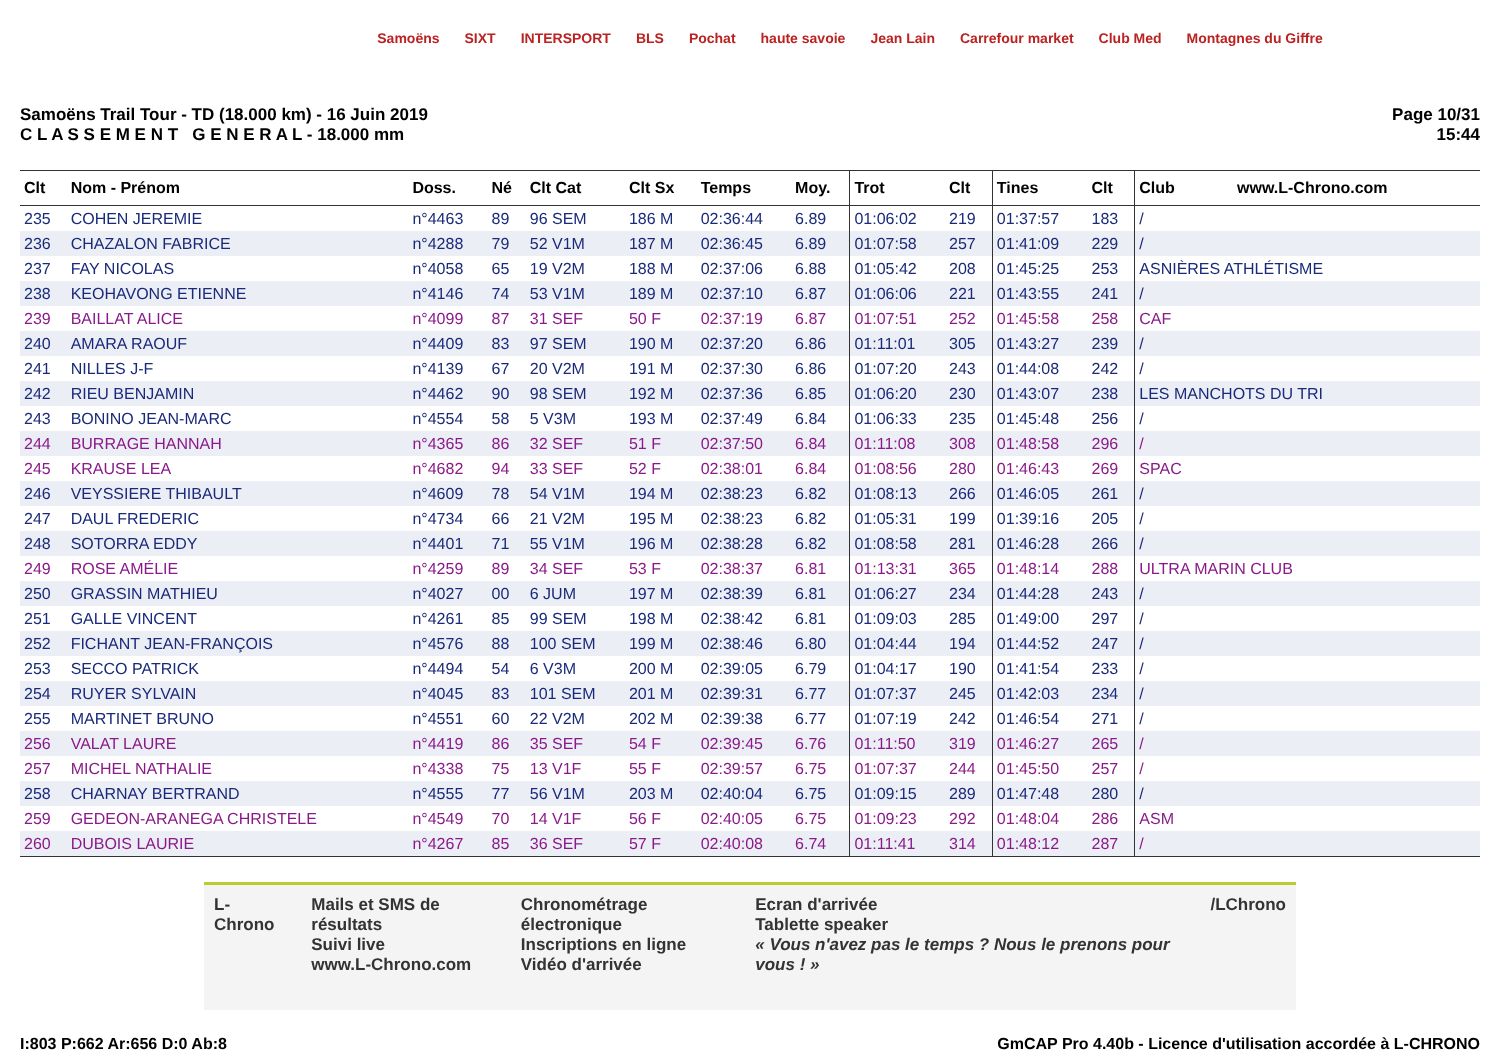Samoëns SIXT INTERSPORT BLS Pochat haute savoie Jean Lain Carrefour market Club Med Montagnes du Giffre
Samoëns Trail Tour - TD (18.000 km) - 16 Juin 2019
C L A S S E M E N T G E N E R A L - 18.000 mm
Page 10/31
15:44
| Clt | Nom - Prénom | Doss. | Né | Clt Cat | Clt Sx | Temps | Moy. | Trot | Clt | Tines | Clt | Club www.L-Chrono.com |
| --- | --- | --- | --- | --- | --- | --- | --- | --- | --- | --- | --- | --- |
| 235 | COHEN JEREMIE | n°4463 | 89 | 96 SEM | 186 M | 02:36:44 | 6.89 | 01:06:02 | 219 | 01:37:57 | 183 | / |
| 236 | CHAZALON FABRICE | n°4288 | 79 | 52 V1M | 187 M | 02:36:45 | 6.89 | 01:07:58 | 257 | 01:41:09 | 229 | / |
| 237 | FAY NICOLAS | n°4058 | 65 | 19 V2M | 188 M | 02:37:06 | 6.88 | 01:05:42 | 208 | 01:45:25 | 253 | ASNIÈRES ATHLÉTISME |
| 238 | KEOHAVONG ETIENNE | n°4146 | 74 | 53 V1M | 189 M | 02:37:10 | 6.87 | 01:06:06 | 221 | 01:43:55 | 241 | / |
| 239 | BAILLAT ALICE | n°4099 | 87 | 31 SEF | 50 F | 02:37:19 | 6.87 | 01:07:51 | 252 | 01:45:58 | 258 | CAF |
| 240 | AMARA RAOUF | n°4409 | 83 | 97 SEM | 190 M | 02:37:20 | 6.86 | 01:11:01 | 305 | 01:43:27 | 239 | / |
| 241 | NILLES J-F | n°4139 | 67 | 20 V2M | 191 M | 02:37:30 | 6.86 | 01:07:20 | 243 | 01:44:08 | 242 | / |
| 242 | RIEU BENJAMIN | n°4462 | 90 | 98 SEM | 192 M | 02:37:36 | 6.85 | 01:06:20 | 230 | 01:43:07 | 238 | LES MANCHOTS DU TRI |
| 243 | BONINO JEAN-MARC | n°4554 | 58 | 5 V3M | 193 M | 02:37:49 | 6.84 | 01:06:33 | 235 | 01:45:48 | 256 | / |
| 244 | BURRAGE HANNAH | n°4365 | 86 | 32 SEF | 51 F | 02:37:50 | 6.84 | 01:11:08 | 308 | 01:48:58 | 296 | / |
| 245 | KRAUSE LEA | n°4682 | 94 | 33 SEF | 52 F | 02:38:01 | 6.84 | 01:08:56 | 280 | 01:46:43 | 269 | SPAC |
| 246 | VEYSSIERE THIBAULT | n°4609 | 78 | 54 V1M | 194 M | 02:38:23 | 6.82 | 01:08:13 | 266 | 01:46:05 | 261 | / |
| 247 | DAUL FREDERIC | n°4734 | 66 | 21 V2M | 195 M | 02:38:23 | 6.82 | 01:05:31 | 199 | 01:39:16 | 205 | / |
| 248 | SOTORRA EDDY | n°4401 | 71 | 55 V1M | 196 M | 02:38:28 | 6.82 | 01:08:58 | 281 | 01:46:28 | 266 | / |
| 249 | ROSE AMÉLIE | n°4259 | 89 | 34 SEF | 53 F | 02:38:37 | 6.81 | 01:13:31 | 365 | 01:48:14 | 288 | ULTRA MARIN CLUB |
| 250 | GRASSIN MATHIEU | n°4027 | 00 | 6 JUM | 197 M | 02:38:39 | 6.81 | 01:06:27 | 234 | 01:44:28 | 243 | / |
| 251 | GALLE VINCENT | n°4261 | 85 | 99 SEM | 198 M | 02:38:42 | 6.81 | 01:09:03 | 285 | 01:49:00 | 297 | / |
| 252 | FICHANT JEAN-FRANÇOIS | n°4576 | 88 | 100 SEM | 199 M | 02:38:46 | 6.80 | 01:04:44 | 194 | 01:44:52 | 247 | / |
| 253 | SECCO PATRICK | n°4494 | 54 | 6 V3M | 200 M | 02:39:05 | 6.79 | 01:04:17 | 190 | 01:41:54 | 233 | / |
| 254 | RUYER SYLVAIN | n°4045 | 83 | 101 SEM | 201 M | 02:39:31 | 6.77 | 01:07:37 | 245 | 01:42:03 | 234 | / |
| 255 | MARTINET BRUNO | n°4551 | 60 | 22 V2M | 202 M | 02:39:38 | 6.77 | 01:07:19 | 242 | 01:46:54 | 271 | / |
| 256 | VALAT LAURE | n°4419 | 86 | 35 SEF | 54 F | 02:39:45 | 6.76 | 01:11:50 | 319 | 01:46:27 | 265 | / |
| 257 | MICHEL NATHALIE | n°4338 | 75 | 13 V1F | 55 F | 02:39:57 | 6.75 | 01:07:37 | 244 | 01:45:50 | 257 | / |
| 258 | CHARNAY BERTRAND | n°4555 | 77 | 56 V1M | 203 M | 02:40:04 | 6.75 | 01:09:15 | 289 | 01:47:48 | 280 | / |
| 259 | GEDEON-ARANEGA CHRISTELE | n°4549 | 70 | 14 V1F | 56 F | 02:40:05 | 6.75 | 01:09:23 | 292 | 01:48:04 | 286 | ASM |
| 260 | DUBOIS LAURIE | n°4267 | 85 | 36 SEF | 57 F | 02:40:08 | 6.74 | 01:11:41 | 314 | 01:48:12 | 287 | / |
L-Chrono Mails et SMS de résultats
Suivi live
www.L-Chrono.com
Chronométrage électronique
Inscriptions en ligne
Vidéo d'arrivée
Ecran d'arrivée
Tablette speaker
« Vous n'avez pas le temps ? Nous le prenons pour vous ! »
/LChrono
I:803 P:662 Ar:656 D:0 Ab:8 GmCAP Pro 4.40b - Licence d'utilisation accordée à L-CHRONO